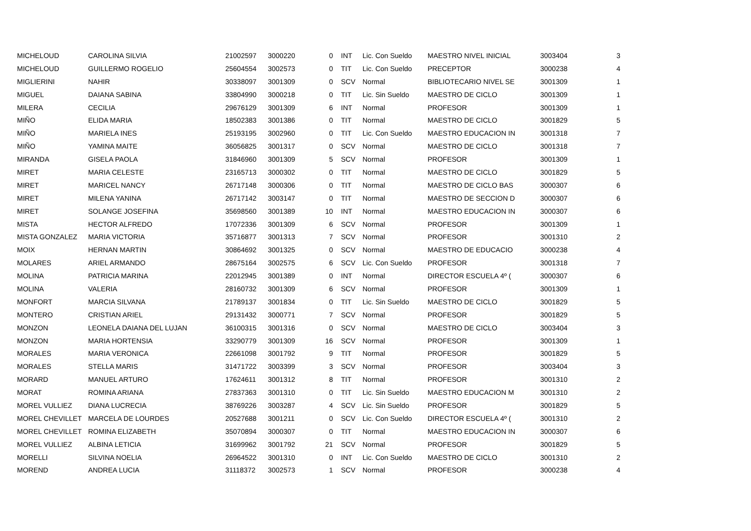| MICHELOUD | CAROLINA SILVIA | 21002597 | 3000220 | 0 | | INT | Lic. Con Sueldo | MAESTRO NIVEL INICIAL | 3003404 | 3 |
| MICHELOUD | GUILLERMO ROGELIO | 25604554 | 3002573 | 0 | | TIT | Lic. Con Sueldo | PRECEPTOR | 3000238 | 4 |
| MIGLIERINI | NAHIR | 30338097 | 3001309 | 0 | | SCV | Normal | BIBLIOTECARIO NIVEL SE | 3001309 | 1 |
| MIGUEL | DAIANA SABINA | 33804990 | 3000218 | 0 | | TIT | Lic. Sin Sueldo | MAESTRO DE CICLO | 3001309 | 1 |
| MILERA | CECILIA | 29676129 | 3001309 | 6 | | INT | Normal | PROFESOR | 3001309 | 1 |
| MIÑO | ELIDA MARIA | 18502383 | 3001386 | 0 | | TIT | Normal | MAESTRO DE CICLO | 3001829 | 5 |
| MIÑO | MARIELA INES | 25193195 | 3002960 | 0 | | TIT | Lic. Con Sueldo | MAESTRO EDUCACION IN | 3001318 | 7 |
| MIÑO | YAMINA MAITE | 36056825 | 3001317 | 0 | | SCV | Normal | MAESTRO DE CICLO | 3001318 | 7 |
| MIRANDA | GISELA PAOLA | 31846960 | 3001309 | 5 | | SCV | Normal | PROFESOR | 3001309 | 1 |
| MIRET | MARIA CELESTE | 23165713 | 3000302 | 0 | | TIT | Normal | MAESTRO DE CICLO | 3001829 | 5 |
| MIRET | MARICEL NANCY | 26717148 | 3000306 | 0 | | TIT | Normal | MAESTRO DE CICLO BAS | 3000307 | 6 |
| MIRET | MILENA YANINA | 26717142 | 3003147 | 0 | | TIT | Normal | MAESTRO DE SECCION D | 3000307 | 6 |
| MIRET | SOLANGE JOSEFINA | 35698560 | 3001389 | 10 | | INT | Normal | MAESTRO EDUCACION IN | 3000307 | 6 |
| MISTA | HECTOR ALFREDO | 17072336 | 3001309 | 6 | | SCV | Normal | PROFESOR | 3001309 | 1 |
| MISTA GONZALEZ | MARIA VICTORIA | 35716877 | 3001313 | 7 | | SCV | Normal | PROFESOR | 3001310 | 2 |
| MOIX | HERNAN MARTIN | 30864692 | 3001325 | 0 | | SCV | Normal | MAESTRO DE EDUCACIO | 3000238 | 4 |
| MOLARES | ARIEL ARMANDO | 28675164 | 3002575 | 6 | | SCV | Lic. Con Sueldo | PROFESOR | 3001318 | 7 |
| MOLINA | PATRICIA MARINA | 22012945 | 3001389 | 0 | | INT | Normal | DIRECTOR ESCUELA 4º ( | 3000307 | 6 |
| MOLINA | VALERIA | 28160732 | 3001309 | 6 | | SCV | Normal | PROFESOR | 3001309 | 1 |
| MONFORT | MARCIA SILVANA | 21789137 | 3001834 | 0 | | TIT | Lic. Sin Sueldo | MAESTRO DE CICLO | 3001829 | 5 |
| MONTERO | CRISTIAN ARIEL | 29131432 | 3000771 | 7 | | SCV | Normal | PROFESOR | 3001829 | 5 |
| MONZON | LEONELA DAIANA DEL LUJAN | 36100315 | 3001316 | 0 | | SCV | Normal | MAESTRO DE CICLO | 3003404 | 3 |
| MONZON | MARIA HORTENSIA | 33290779 | 3001309 | 16 | | SCV | Normal | PROFESOR | 3001309 | 1 |
| MORALES | MARIA VERONICA | 22661098 | 3001792 | 9 | | TIT | Normal | PROFESOR | 3001829 | 5 |
| MORALES | STELLA MARIS | 31471722 | 3003399 | 3 | | SCV | Normal | PROFESOR | 3003404 | 3 |
| MORARD | MANUEL ARTURO | 17624611 | 3001312 | 8 | | TIT | Normal | PROFESOR | 3001310 | 2 |
| MORAT | ROMINA ARIANA | 27837363 | 3001310 | 0 | | TIT | Lic. Sin Sueldo | MAESTRO EDUCACION M | 3001310 | 2 |
| MOREL VULLIEZ | DIANA LUCRECIA | 38769226 | 3003287 | 4 | | SCV | Lic. Sin Sueldo | PROFESOR | 3001829 | 5 |
| MOREL CHEVILLET | MARCELA DE LOURDES | 20527688 | 3001211 | 0 | | SCV | Lic. Con Sueldo | DIRECTOR ESCUELA 4º ( | 3001310 | 2 |
| MOREL CHEVILLET | ROMINA ELIZABETH | 35070894 | 3000307 | 0 | | TIT | Normal | MAESTRO EDUCACION IN | 3000307 | 6 |
| MOREL VULLIEZ | ALBINA LETICIA | 31699962 | 3001792 | 21 | | SCV | Normal | PROFESOR | 3001829 | 5 |
| MORELLI | SILVINA NOELIA | 26964522 | 3001310 | 0 | | INT | Lic. Con Sueldo | MAESTRO DE CICLO | 3001310 | 2 |
| MOREND | ANDREA LUCIA | 31118372 | 3002573 | 1 | | SCV | Normal | PROFESOR | 3000238 | 4 |